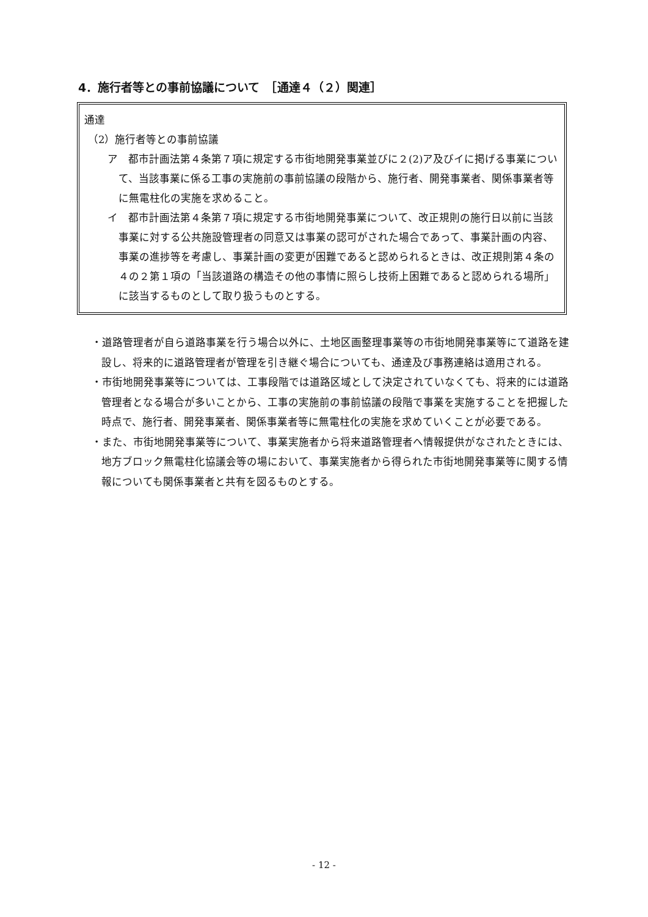4．施行者等との事前協議について　［通達４（２）関連］
通達
（2）施行者等との事前協議
ア　都市計画法第４条第７項に規定する市街地開発事業並びに２(2)ア及びイに掲げる事業について、当該事業に係る工事の実施前の事前協議の段階から、施行者、開発事業者、関係事業者等に無電柱化の実施を求めること。
イ　都市計画法第４条第７項に規定する市街地開発事業について、改正規則の施行日以前に当該事業に対する公共施設管理者の同意又は事業の認可がされた場合であって、事業計画の内容、事業の進捗等を考慮し、事業計画の変更が困難であると認められるときは、改正規則第４条の４の２第１項の「当該道路の構造その他の事情に照らし技術上困難であると認められる場所」に該当するものとして取り扱うものとする。
・道路管理者が自ら道路事業を行う場合以外に、土地区画整理事業等の市街地開発事業等にて道路を建設し、将来的に道路管理者が管理を引き継ぐ場合についても、通達及び事務連絡は適用される。
・市街地開発事業等については、工事段階では道路区域として決定されていなくても、将来的には道路管理者となる場合が多いことから、工事の実施前の事前協議の段階で事業を実施することを把握した時点で、施行者、開発事業者、関係事業者等に無電柱化の実施を求めていくことが必要である。
・また、市街地開発事業等について、事業実施者から将来道路管理者へ情報提供がなされたときには、地方ブロック無電柱化協議会等の場において、事業実施者から得られた市街地開発事業等に関する情報についても関係事業者と共有を図るものとする。
- 12 -